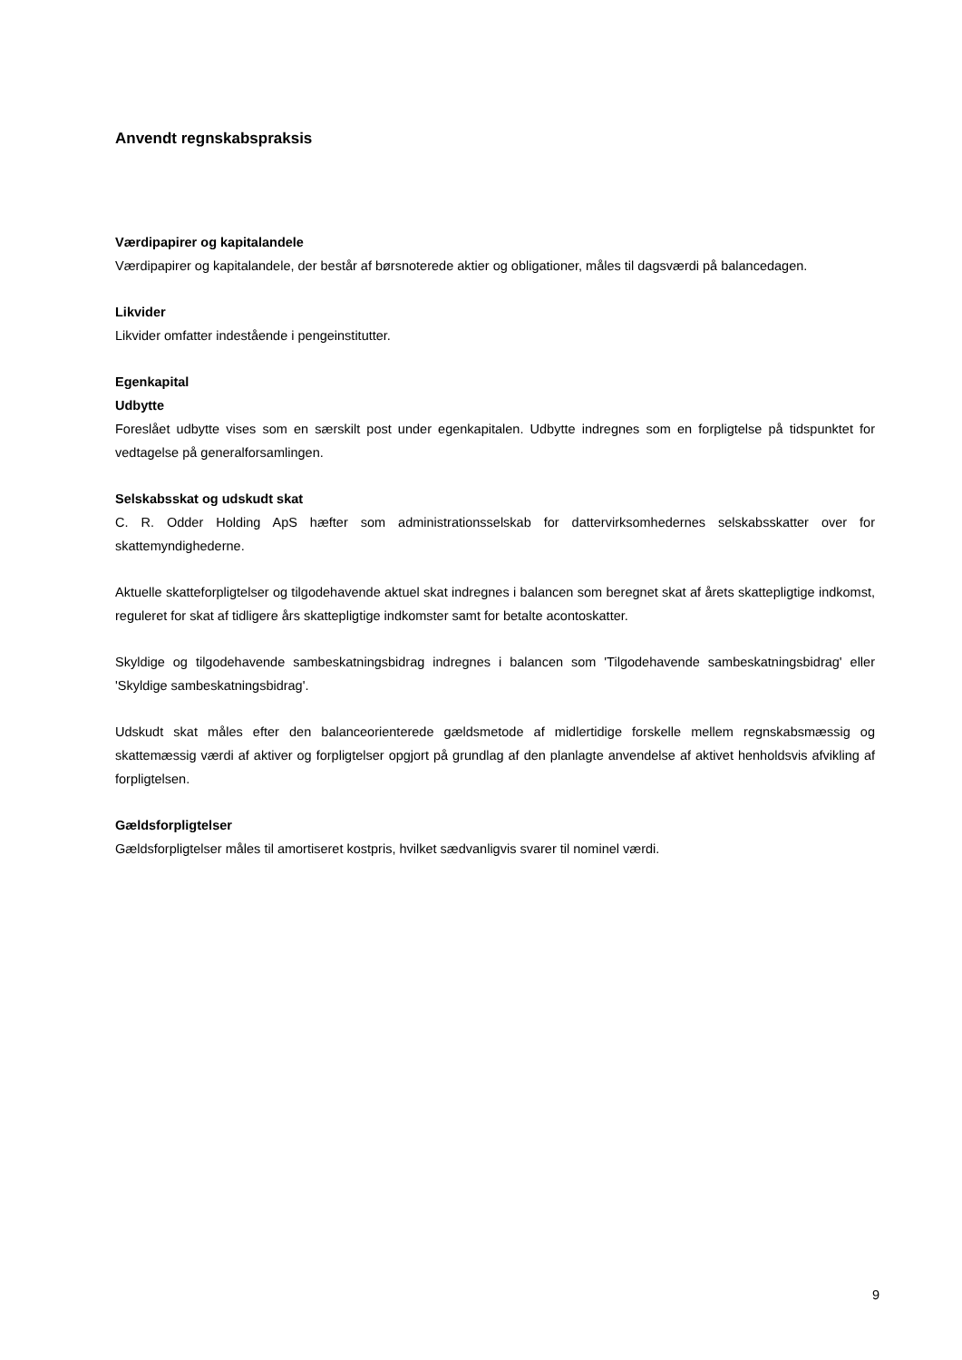Anvendt regnskabspraksis
Værdipapirer og kapitalandele
Værdipapirer og kapitalandele, der består af børsnoterede aktier og obligationer, måles til dagsværdi på balancedagen.
Likvider
Likvider omfatter indestående i pengeinstitutter.
Egenkapital
Udbytte
Foreslået udbytte vises som en særskilt post under egenkapitalen. Udbytte indregnes som en forpligtelse på tidspunktet for vedtagelse på generalforsamlingen.
Selskabsskat og udskudt skat
C. R. Odder Holding ApS hæfter som administrationsselskab for dattervirksomhedernes selskabsskatter over for skattemyndighederne.
Aktuelle skatteforpligtelser og tilgodehavende aktuel skat indregnes i balancen som beregnet skat af årets skattepligtige indkomst, reguleret for skat af tidligere års skattepligtige indkomster samt for betalte acontoskatter.
Skyldige og tilgodehavende sambeskatningsbidrag indregnes i balancen som 'Tilgodehavende sambeskatningsbidrag' eller 'Skyldige sambeskatningsbidrag'.
Udskudt skat måles efter den balanceorienterede gældsmetode af midlertidige forskelle mellem regnskabsmæssig og skattemæssig værdi af aktiver og forpligtelser opgjort på grundlag af den planlagte anvendelse af aktivet henholdsvis afvikling af forpligtelsen.
Gældsforpligtelser
Gældsforpligtelser måles til amortiseret kostpris, hvilket sædvanligvis svarer til nominel værdi.
9